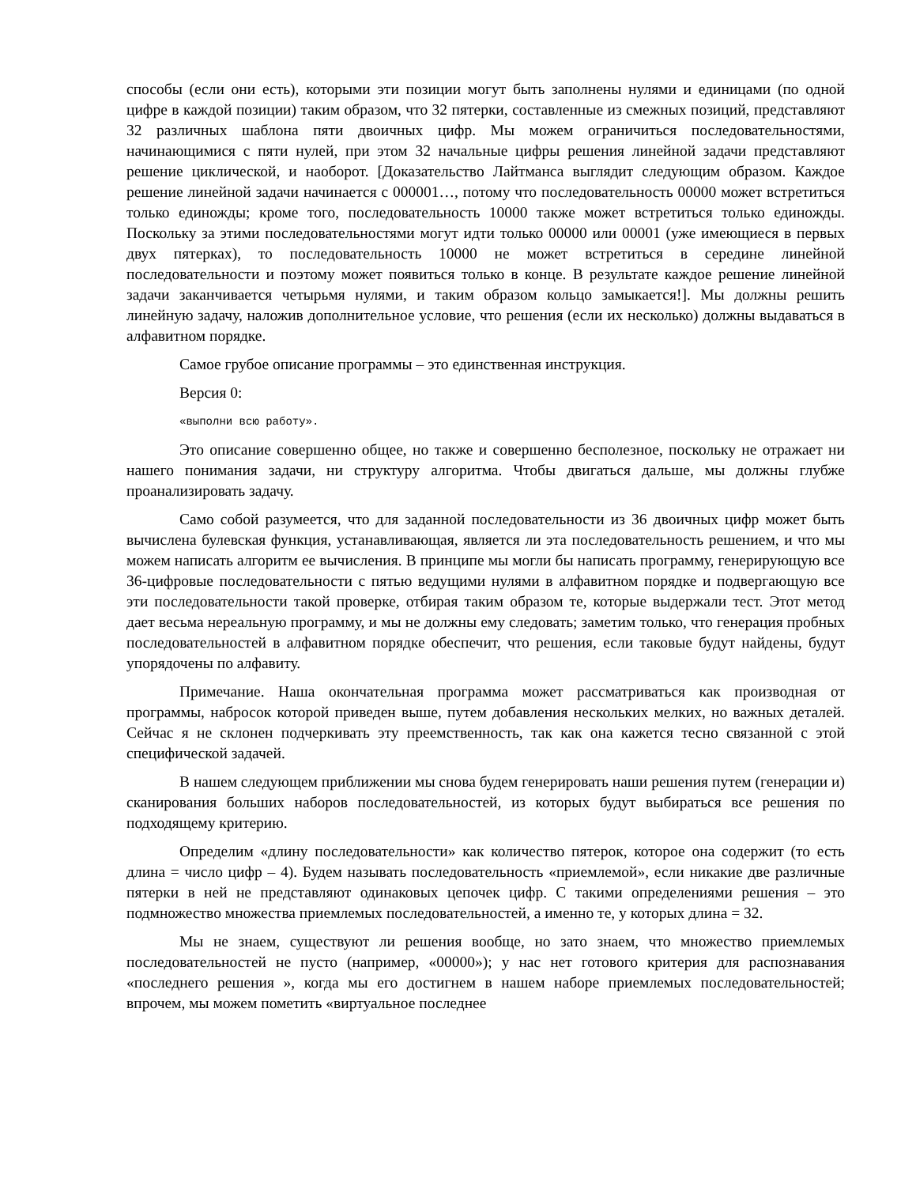способы (если они есть), которыми эти позиции могут быть заполнены нулями и единицами (по одной цифре в каждой позиции) таким образом, что 32 пятерки, составленные из смежных позиций, представляют 32 различных шаблона пяти двоичных цифр. Мы можем ограничиться последовательностями, начинающимися с пяти нулей, при этом 32 начальные цифры решения линейной задачи представляют решение циклической, и наоборот. [Доказательство Лайтманса выглядит следующим образом. Каждое решение линейной задачи начинается с 000001…, потому что последовательность 00000 может встретиться только единожды; кроме того, последовательность 10000 также может встретиться только единожды. Поскольку за этими последовательностями могут идти только 00000 или 00001 (уже имеющиеся в первых двух пятерках), то последовательность 10000 не может встретиться в середине линейной последовательности и поэтому может появиться только в конце. В результате каждое решение линейной задачи заканчивается четырьмя нулями, и таким образом кольцо замыкается!]. Мы должны решить линейную задачу, наложив дополнительное условие, что решения (если их несколько) должны выдаваться в алфавитном порядке.
Самое грубое описание программы – это единственная инструкция.
Версия 0:
«выполни всю работу».
Это описание совершенно общее, но также и совершенно бесполезное, поскольку не отражает ни нашего понимания задачи, ни структуру алгоритма. Чтобы двигаться дальше, мы должны глубже проанализировать задачу.
Само собой разумеется, что для заданной последовательности из 36 двоичных цифр может быть вычислена булевская функция, устанавливающая, является ли эта последовательность решением, и что мы можем написать алгоритм ее вычисления. В принципе мы могли бы написать программу, генерирующую все 36-цифровые последовательности с пятью ведущими нулями в алфавитном порядке и подвергающую все эти последовательности такой проверке, отбирая таким образом те, которые выдержали тест. Этот метод дает весьма нереальную программу, и мы не должны ему следовать; заметим только, что генерация пробных последовательностей в алфавитном порядке обеспечит, что решения, если таковые будут найдены, будут упорядочены по алфавиту.
Примечание. Наша окончательная программа может рассматриваться как производная от программы, набросок которой приведен выше, путем добавления нескольких мелких, но важных деталей. Сейчас я не склонен подчеркивать эту преемственность, так как она кажется тесно связанной с этой специфической задачей.
В нашем следующем приближении мы снова будем генерировать наши решения путем (генерации и) сканирования больших наборов последовательностей, из которых будут выбираться все решения по подходящему критерию.
Определим «длину последовательности» как количество пятерок, которое она содержит (то есть длина = число цифр – 4). Будем называть последовательность «приемлемой», если никакие две различные пятерки в ней не представляют одинаковых цепочек цифр. С такими определениями решения – это подмножество множества приемлемых последовательностей, а именно те, у которых длина = 32.
Мы не знаем, существуют ли решения вообще, но зато знаем, что множество приемлемых последовательностей не пусто (например, «00000»); у нас нет готового критерия для распознавания «последнего решения », когда мы его достигнем в нашем наборе приемлемых последовательностей; впрочем, мы можем пометить «виртуальное последнее